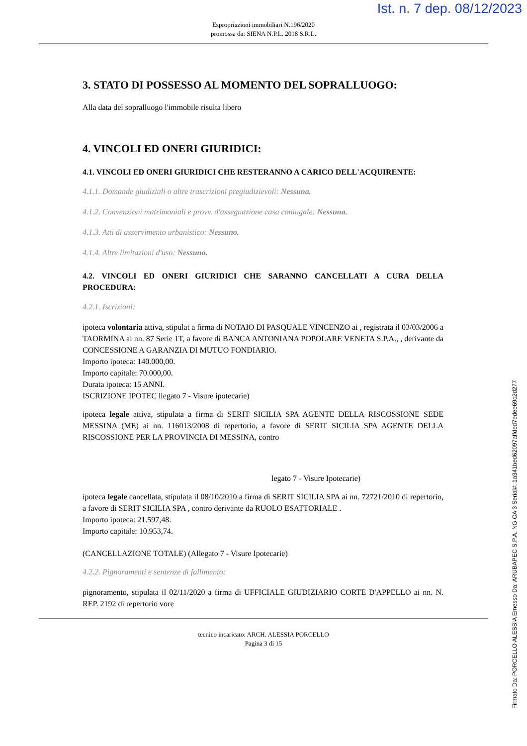Ist. n. 7 dep. 08/12/2023
Espropriazioni immobiliari N.196/2020
promossa da: SIENA N.P.L. 2018 S.R.L.
3. STATO DI POSSESSO AL MOMENTO DEL SOPRALLUOGO:
Alla data del sopralluogo l'immobile risulta libero
4. VINCOLI ED ONERI GIURIDICI:
4.1. VINCOLI ED ONERI GIURIDICI CHE RESTERANNO A CARICO DELL'ACQUIRENTE:
4.1.1. Domande giudiziali o altre trascrizioni pregiudizievoli: Nessuna.
4.1.2. Convenzioni matrimoniali e provv. d'assegnazione casa coniugale: Nessuna.
4.1.3. Atti di asservimento urbanistico: Nessuno.
4.1.4. Altre limitazioni d'uso: Nessuno.
4.2. VINCOLI ED ONERI GIURIDICI CHE SARANNO CANCELLATI A CURA DELLA PROCEDURA:
4.2.1. Iscrizioni:
ipoteca volontaria attiva, stipulat a firma di NOTAIO DI PASQUALE VINCENZO ai , registrata il 03/03/2006 a TAORMINA ai nn. 87 Serie 1T, a favore di BANCA ANTONIANA POPOLARE VENETA S.P.A., , derivante da CONCESSIONE A GARANZIA DI MUTUO FONDIARIO.
Importo ipoteca: 140.000,00.
Importo capitale: 70.000,00.
Durata ipoteca: 15 ANNI.
ISCRIZIONE IPOTEC llegato 7 - Visure ipotecarie)
ipoteca legale attiva, stipulata a firma di SERIT SICILIA SPA AGENTE DELLA RISCOSSIONE SEDE MESSINA (ME) ai nn. 116013/2008 di repertorio, a favore di SERIT SICILIA SPA AGENTE DELLA RISCOSSIONE PER LA PROVINCIA DI MESSINA, contro
legato 7 - Visure Ipotecarie)
ipoteca legale cancellata, stipulata il 08/10/2010 a firma di SERIT SICILIA SPA ai nn. 72721/2010 di repertorio, a favore di SERIT SICILIA SPA , contro derivante da RUOLO ESATTORIALE .
Importo ipoteca: 21.597,48.
Importo capitale: 10.953,74.
(CANCELLAZIONE TOTALE) (Allegato 7 - Visure Ipotecarie)
4.2.2. Pignoramenti e sentenze di fallimento:
pignoramento, stipulata il 02/11/2020 a firma di UFFICIALE GIUDIZIARIO CORTE D'APPELLO ai nn. N. REP. 2192 di repertorio vore
tecnico incaricato: ARCH. ALESSIA PORCELLO
Pagina 3 di 15
Firmato Da: PORCELLO ALESSIA Emesso Da: ARUBAPEC S.P.A. NG CA 3 Serial#: 1a341bed62097affded7edee69c2d277